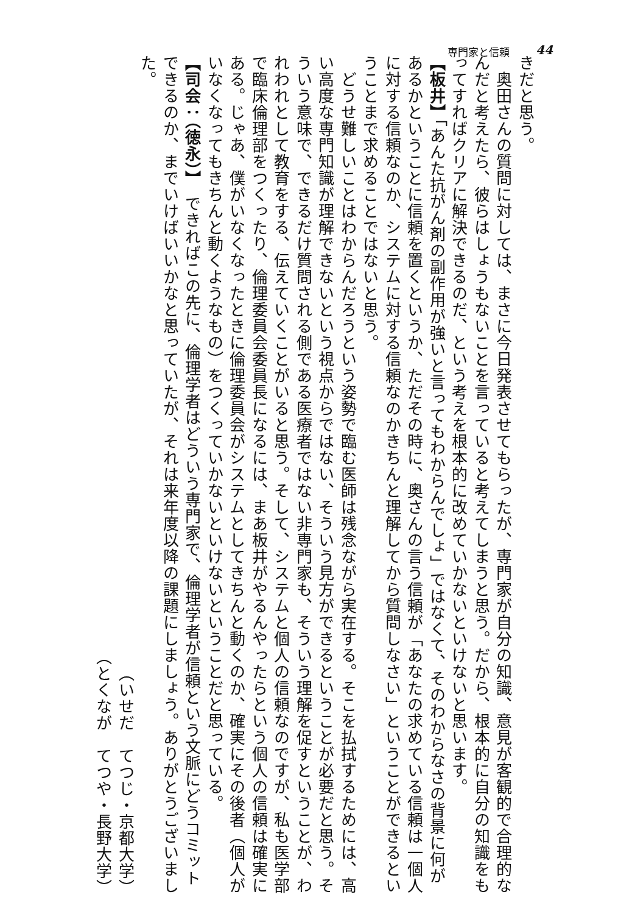専門家と信頼 44
きだと思う。
　奥田さんの質問に対しては、まさに今日発表させてもらったが、専門家が自分の知識、意見が客観的で合理的なんだと考えたら、彼らはしょうもないことを言っていると考えてしまうと思う。だから、根本的に自分の知識をもってすればクリアに解決できるのだ、という考えを根本的に改めていかないといけないと思います。
【板井】「あんた抗がん剤の副作用が強いと言ってもわからんでしょ」ではなくて、そのわからなさの背景に何があるかということに信頼を置くというか、ただその時に、奥さんの言う信頼が「あなたの求めている信頼は一個人に対する信頼なのか、システムに対する信頼なのかきちんと理解してから質問しなさい」ということができるということまで求めることではないと思う。
　どうせ難しいことはわからんだろうという姿勢で臨む医師は残念ながら実在する。そこを払拭するためには、高い高度な専門知識が理解できないという視点からではない、そういう見方ができるということが必要だと思う。そういう意味で、できるだけ質問される側である医療者ではない非専門家も、そういう理解を促すということが、われわれとして教育をする、伝えていくことがいると思う。そして、システムと個人の信頼なのですが、私も医学部で臨床倫理部をつくったり、倫理委員会委員長になるには、まあ板井がやるんやったらという個人の信頼は確実にある。じゃあ、僕がいなくなったときに倫理委員会がシステムとしてきちんと動くのか、確実にその後者（個人がいなくなってもきちんと動くようなもの）をつくっていかないといけないということだと思っている。
【司会：（徳永）】　できればこの先に、倫理学者はどういう専門家で、倫理学者が信頼という文脈にどうコミットできるのか、までいけばいいかなと思っていたが、それは来年度以降の課題にしましょう。ありがとうございました。
（いせだ　てつじ・京都大学）
（とくなが　てつや・長野大学）